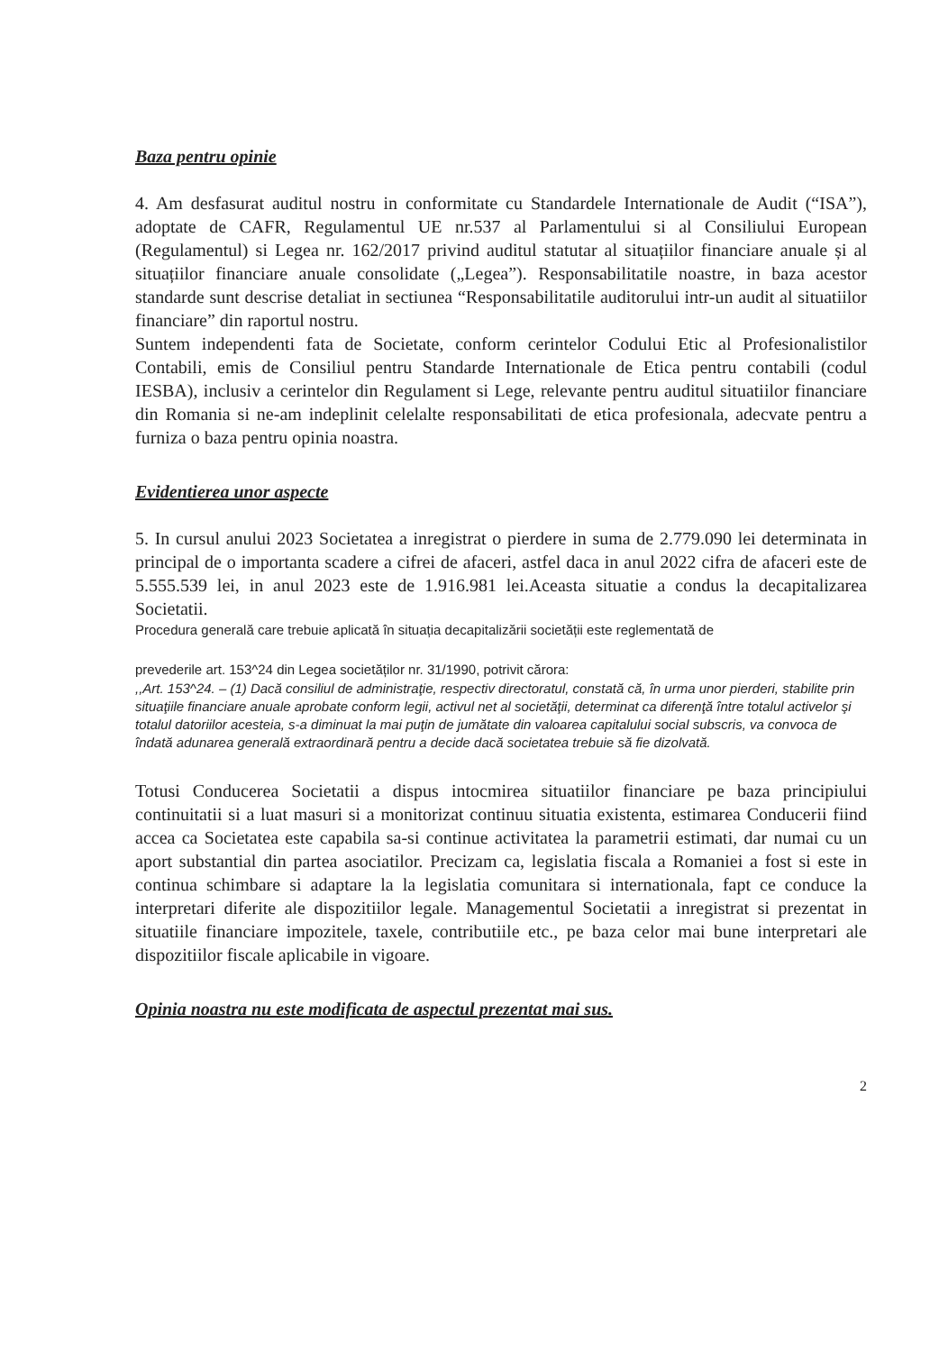Baza pentru opinie
4. Am desfasurat auditul nostru in conformitate cu Standardele Internationale de Audit (“ISA”), adoptate de CAFR, Regulamentul UE nr.537 al Parlamentului si al Consiliului European (Regulamentul) si Legea nr. 162/2017 privind auditul statutar al situațiilor financiare anuale și al situațiilor financiare anuale consolidate („Legea”). Responsabilitatile noastre, in baza acestor standarde sunt descrise detaliat in sectiunea “Responsabilitatile auditorului intr-un audit al situatiilor financiare” din raportul nostru.
Suntem independenti fata de Societate, conform cerintelor Codului Etic al Profesionalistilor Contabili, emis de Consiliul pentru Standarde Internationale de Etica pentru contabili (codul IESBA), inclusiv a cerintelor din Regulament si Lege, relevante pentru auditul situatiilor financiare din Romania si ne-am indeplinit celelalte responsabilitati de etica profesionala, adecvate pentru a furniza o baza pentru opinia noastra.
Evidentierea unor aspecte
5. In cursul anului 2023 Societatea a inregistrat o pierdere in suma de 2.779.090 lei determinata in principal de o importanta scadere a cifrei de afaceri, astfel daca in anul 2022 cifra de afaceri este de 5.555.539 lei, in anul 2023 este de 1.916.981 lei.Aceasta situatie a condus la decapitalizarea Societatii.
Procedura generală care trebuie aplicată în situația decapitalizării societății este reglementată de
prevederile art. 153^24 din Legea societăților nr. 31/1990, potrivit cărora:
,,Art. 153^24. – (1) Dacă consiliul de administraţie, respectiv directoratul, constată că, în urma unor pierderi, stabilite prin situaţiile financiare anuale aprobate conform legii, activul net al societăţii, determinat ca diferenţă între totalul activelor şi totalul datoriilor acesteia, s-a diminuat la mai puţin de jumătate din valoarea capitalului social subscris, va convoca de îndată adunarea generală extraordinară pentru a decide dacă societatea trebuie să fie dizolvată.
Totusi Conducerea Societatii a dispus intocmirea situatiilor financiare pe baza principiului continuitatii si a luat masuri si a monitorizat continuu situatia existenta, estimarea Conducerii fiind accea ca Societatea este capabila sa-si continue activitatea la parametrii estimati, dar numai cu un aport substantial din partea asociatilor. Precizam ca, legislatia fiscala a Romaniei a fost si este in continua schimbare si adaptare la la legislatia comunitara si internationala, fapt ce conduce la interpretari diferite ale dispozitiilor legale. Managementul Societatii a inregistrat si prezentat in situatiile financiare impozitele, taxele, contributiile etc., pe baza celor mai bune interpretari ale dispozitiilor fiscale aplicabile in vigoare.
Opinia noastra nu este modificata de aspectul prezentat mai sus.
2